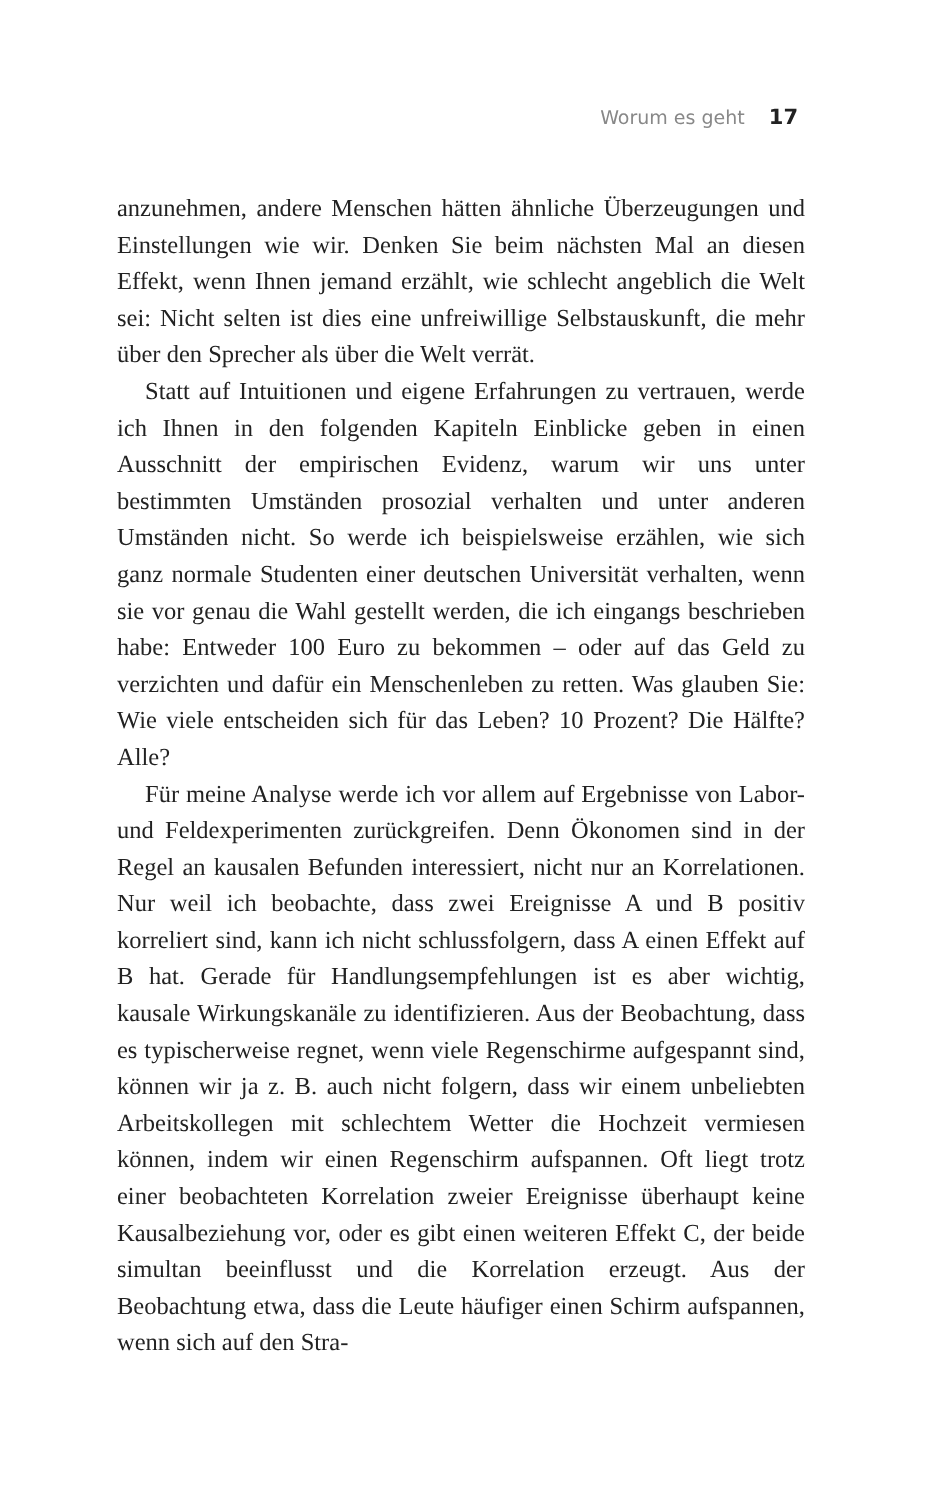Worum es geht 17
anzunehmen, andere Menschen hätten ähnliche Überzeugungen und Einstellungen wie wir. Denken Sie beim nächsten Mal an diesen Effekt, wenn Ihnen jemand erzählt, wie schlecht angeblich die Welt sei: Nicht selten ist dies eine unfreiwillige Selbstauskunft, die mehr über den Sprecher als über die Welt verrät.
Statt auf Intuitionen und eigene Erfahrungen zu vertrauen, werde ich Ihnen in den folgenden Kapiteln Einblicke geben in einen Ausschnitt der empirischen Evidenz, warum wir uns unter bestimmten Umständen prosozial verhalten und unter anderen Umständen nicht. So werde ich beispielsweise erzählen, wie sich ganz normale Studenten einer deutschen Universität verhalten, wenn sie vor genau die Wahl gestellt werden, die ich eingangs beschrieben habe: Entweder 100 Euro zu bekommen – oder auf das Geld zu verzichten und dafür ein Menschenleben zu retten. Was glauben Sie: Wie viele entscheiden sich für das Leben? 10 Prozent? Die Hälfte? Alle?
Für meine Analyse werde ich vor allem auf Ergebnisse von Labor- und Feldexperimenten zurückgreifen. Denn Ökonomen sind in der Regel an kausalen Befunden interessiert, nicht nur an Korrelationen. Nur weil ich beobachte, dass zwei Ereignisse A und B positiv korreliert sind, kann ich nicht schlussfolgern, dass A einen Effekt auf B hat. Gerade für Handlungsempfehlungen ist es aber wichtig, kausale Wirkungskanäle zu identifizieren. Aus der Beobachtung, dass es typischerweise regnet, wenn viele Regenschirme aufgespannt sind, können wir ja z. B. auch nicht folgern, dass wir einem unbeliebten Arbeitskollegen mit schlechtem Wetter die Hochzeit vermiesen können, indem wir einen Regenschirm aufspannen. Oft liegt trotz einer beobachteten Korrelation zweier Ereignisse überhaupt keine Kausalbeziehung vor, oder es gibt einen weiteren Effekt C, der beide simultan beeinflusst und die Korrelation erzeugt. Aus der Beobachtung etwa, dass die Leute häufiger einen Schirm aufspannen, wenn sich auf den Stra-